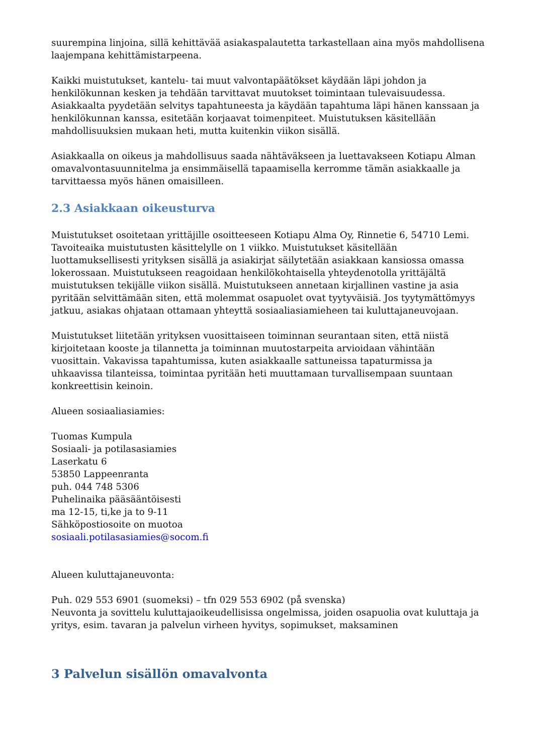suurempina linjoina, sillä kehittävää asiakaspalautetta tarkastellaan aina myös mahdollisena laajempana kehittämistarpeena.
Kaikki muistutukset, kantelu- tai muut valvontapäätökset käydään läpi johdon ja henkilökunnan kesken ja tehdään tarvittavat muutokset toimintaan tulevaisuudessa. Asiakkaalta pyydetään selvitys tapahtuneesta ja käydään tapahtuma läpi hänen kanssaan ja henkilökunnan kanssa, esitetään korjaavat toimenpiteet. Muistutuksen käsitellään mahdollisuuksien mukaan heti, mutta kuitenkin viikon sisällä.
Asiakkaalla on oikeus ja mahdollisuus saada nähtäväkseen ja luettavakseen Kotiapu Alman omavalvontasuunnitelma ja ensimmäisellä tapaamisella kerromme tämän asiakkaalle ja tarvittaessa myös hänen omaisilleen.
2.3 Asiakkaan oikeusturva
Muistutukset osoitetaan yrittäjille osoitteeseen Kotiapu Alma Oy, Rinnetie 6, 54710 Lemi. Tavoiteaika muistutusten käsittelylle on 1 viikko. Muistutukset käsitellään luottamuksellisesti yrityksen sisällä ja asiakirjat säilytetään asiakkaan kansiossa omassa lokerossaan. Muistutukseen reagoidaan henkilökohtaisella yhteydenotolla yrittäjältä muistutuksen tekijälle viikon sisällä. Muistutukseen annetaan kirjallinen vastine ja asia pyritään selvittämään siten, että molemmat osapuolet ovat tyytyväisiä. Jos tyytymättömyys jatkuu, asiakas ohjataan ottamaan yhteyttä sosiaaliasiamieheen tai kuluttajaneuvojaan.
Muistutukset liitetään yrityksen vuosittaiseen toiminnan seurantaan siten, että niistä kirjoitetaan kooste ja tilannetta ja toiminnan muutostarpeita arvioidaan vähintään vuosittain. Vakavissa tapahtumissa, kuten asiakkaalle sattuneissa tapaturmissa ja uhkaavissa tilanteissa, toimintaa pyritään heti muuttamaan turvallisempaan suuntaan konkreettisin keinoin.
Alueen sosiaaliasiamies:
Tuomas Kumpula
Sosiaali- ja potilasasiamies
Laserkatu 6
53850 Lappeenranta
puh. 044 748 5306
Puhelinaika pääsääntöisesti
ma 12-15, ti,ke ja to 9-11
Sähköpostiosoite on muotoa
sosiaali.potilasasiamies@socom.fi
Alueen kuluttajaneuvonta:
Puh. 029 553 6901 (suomeksi) – tfn 029 553 6902 (på svenska)
Neuvonta ja sovittelu kuluttajaoikeudellisissa ongelmissa, joiden osapuolia ovat kuluttaja ja yritys, esim. tavaran ja palvelun virheen hyvitys, sopimukset, maksaminen
3 Palvelun sisällön omavalvonta